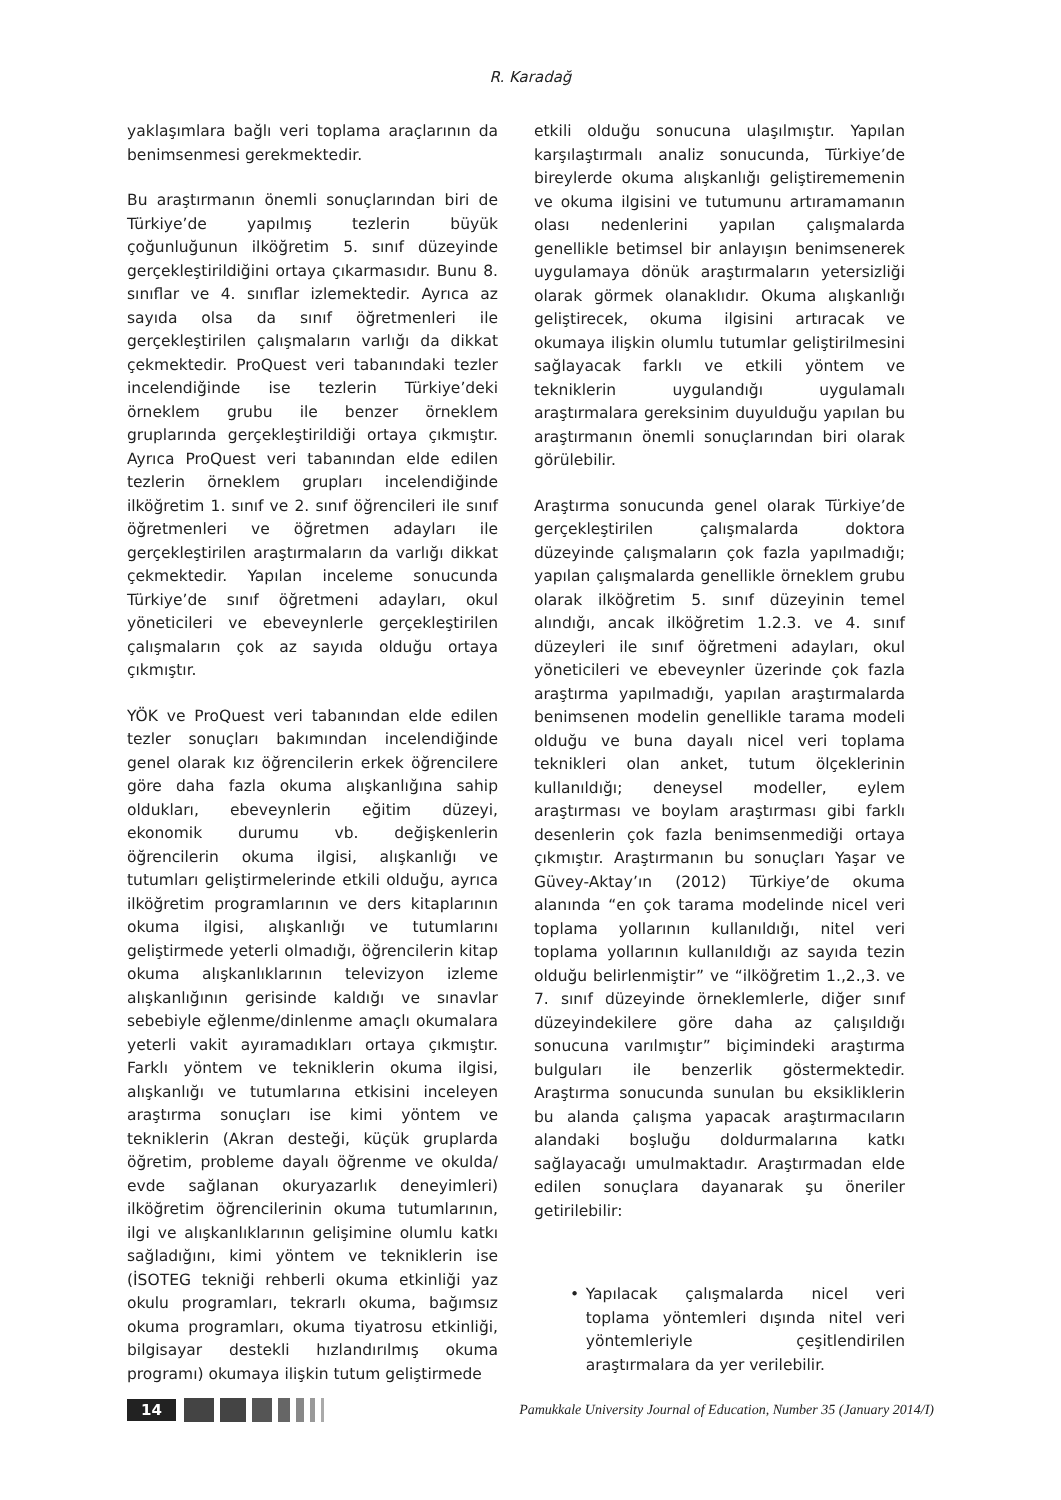R. Karadağ
yaklaşımlara bağlı veri toplama araçlarının da benimsenmesi gerekmektedir.
Bu araştırmanın önemli sonuçlarından biri de Türkiye’de yapılmış tezlerin büyük çoğunluğunun ilköğretim 5. sınıf düzeyinde gerçekleştirildiğini ortaya çıkarmasıdır. Bunu 8. sınıflar ve 4. sınıflar izlemektedir. Ayrıca az sayıda olsa da sınıf öğretmenleri ile gerçekleştirilen çalışmaların varlığı da dikkat çekmektedir. ProQuest veri tabanındaki tezler incelendiğinde ise tezlerin Türkiye’deki örneklem grubu ile benzer örneklem gruplarında gerçekleştirildiği ortaya çıkmıştır. Ayrıca ProQuest veri tabanından elde edilen tezlerin örneklem grupları incelendiğinde ilköğretim 1. sınıf ve 2. sınıf öğrencileri ile sınıf öğretmenleri ve öğretmen adayları ile gerçekleştirilen araştırmaların da varlığı dikkat çekmektedir. Yapılan inceleme sonucunda Türkiye’de sınıf öğretmeni adayları, okul yöneticileri ve ebeveynlerle gerçekleştirilen çalışmaların çok az sayıda olduğu ortaya çıkmıştır.
YÖK ve ProQuest veri tabanından elde edilen tezler sonuçları bakımından incelendiğinde genel olarak kız öğrencilerin erkek öğrencilere göre daha fazla okuma alışkanlığına sahip oldukları, ebeveynlerin eğitim düzeyi, ekonomik durumu vb. değişkenlerin öğrencilerin okuma ilgisi, alışkanlığı ve tutumları geliştirmelerinde etkili olduğu, ayrıca ilköğretim programlarının ve ders kitaplarının okuma ilgisi, alışkanlığı ve tutumlarını geliştirmede yeterli olmadığı, öğrencilerin kitap okuma alışkanlıklarının televizyon izleme alışkanlığının gerisinde kaldığı ve sınavlar sebebiyle eğlenme/dinlenme amaçlı okumalara yeterli vakit ayıramadıkları ortaya çıkmıştır. Farklı yöntem ve tekniklerin okuma ilgisi, alışkanlığı ve tutumlarına etkisini inceleyen araştırma sonuçları ise kimi yöntem ve tekniklerin (Akran desteği, küçük gruplarda öğretim, probleme dayalı öğrenme ve okulda/ evde sağlanan okuryazarlık deneyimleri) ilköğretim öğrencilerinin okuma tutumlarının, ilgi ve alışkanlıklarının gelişimine olumlu katkı sağladığını, kimi yöntem ve tekniklerin ise (İSOTEG tekniği rehberli okuma etkinliği yaz okulu programları, tekrarlı okuma, bağımsız okuma programları, okuma tiyatrosu etkinliği, bilgisayar destekli hızlandırılmış okuma programı) okumaya ilişkin tutum geliştirmede
etkili olduğu sonucuna ulaşılmıştır. Yapılan karşılaştırmalı analiz sonucunda, Türkiye’de bireylerde okuma alışkanlığı geliştirememenin ve okuma ilgisini ve tutumunu artıramamanın olası nedenlerini yapılan çalışmalarda genellikle betimsel bir anlayışın benimsenerek uygulamaya dönük araştırmaların yetersizliği olarak görmek olanaklıdır. Okuma alışkanlığı geliştirecek, okuma ilgisini artıracak ve okumaya ilişkin olumlu tutumlar geliştirilmesini sağlayacak farklı ve etkili yöntem ve tekniklerin uygulandığı uygulamalı araştırmalara gereksinim duyulduğu yapılan bu araştırmanın önemli sonuçlarından biri olarak görülebilir.
Araştırma sonucunda genel olarak Türkiye’de gerçekleştirilen çalışmalarda doktora düzeyinde çalışmaların çok fazla yapılmadığı; yapılan çalışmalarda genellikle örneklem grubu olarak ilköğretim 5. sınıf düzeyinin temel alındığı, ancak ilköğretim 1.2.3. ve 4. sınıf düzeyleri ile sınıf öğretmeni adayları, okul yöneticileri ve ebeveynler üzerinde çok fazla araştırma yapılmadığı, yapılan araştırmalarda benimsenen modelin genellikle tarama modeli olduğu ve buna dayalı nicel veri toplama teknikleri olan anket, tutum ölçeklerinin kullanıldığı; deneysel modeller, eylem araştırması ve boylam araştırması gibi farklı desenlerin çok fazla benimsenmediği ortaya çıkmıştır. Araştırmanın bu sonuçları Yaşar ve Güvey-Aktay’ın (2012) Türkiye’de okuma alanında “en çok tarama modelinde nicel veri toplama yollarının kullanıldığı, nitel veri toplama yollarının kullanıldığı az sayıda tezin olduğu belirlenmiştir” ve “ilköğretim 1.,2.,3. ve 7. sınıf düzeyinde örneklemlerle, diğer sınıf düzeyindekilere göre daha az çalışıldığı sonucuna varılmıştır” biçimindeki araştırma bulguları ile benzerlik göstermektedir. Araştırma sonucunda sunulan bu eksikliklerin bu alanda çalışma yapacak araştırmacıların alandaki boşluğu doldurmalarına katkı sağlayacağı umulmaktadır. Araştırmadan elde edilen sonuçlara dayanarak şu öneriler getirilebilir:
• Yapılacak çalışmalarda nicel veri toplama yöntemleri dışında nitel veri yöntemleriyle çeşitlendirilen araştırmalara da yer verilebilir.
14
Pamukkale University Journal of Education, Number 35 (January 2014/I)